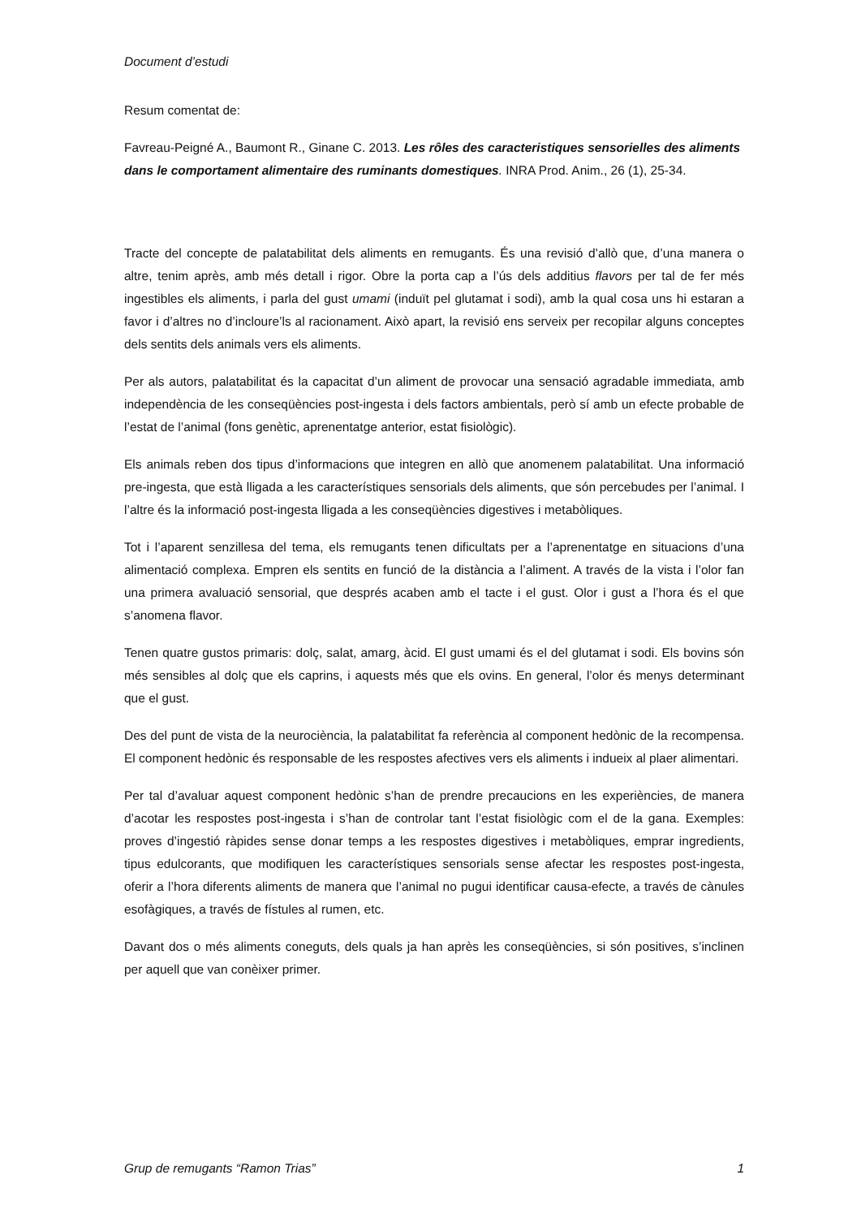Document d’estudi
Resum comentat de:
Favreau-Peigné A., Baumont R., Ginane C. 2013. Les rôles des caracteristiques sensorielles des aliments dans le comportament alimentaire des ruminants domestiques. INRA Prod. Anim., 26 (1), 25-34.
Tracte del concepte de palatabilitat dels aliments en remugants. És una revisió d’allò que, d’una manera o altre, tenim après, amb més detall i rigor. Obre la porta cap a l’ús dels additius flavors per tal de fer més ingestibles els aliments, i parla del gust umami (induït pel glutamat i sodi), amb la qual cosa uns hi estaran a favor i d’altres no d’incloure’ls al racionament. Això apart, la revisió ens serveix per recopilar alguns conceptes dels sentits dels animals vers els aliments.
Per als autors, palatabilitat és la capacitat d’un aliment de provocar una sensació agradable immediata, amb independència de les conseqüències post-ingesta i dels factors ambientals, però sí amb un efecte probable de l’estat de l’animal (fons genètic, aprenentatge anterior, estat fisiològic).
Els animals reben dos tipus d’informacions que integren en allò que anomenem palatabilitat. Una informació pre-ingesta, que està lligada a les característiques sensorials dels aliments, que són percebudes per l’animal. I l’altre és la informació post-ingesta lligada a les conseqüències digestives i metabòliques.
Tot i l’aparent senzillesa del tema, els remugants tenen dificultats per a l’aprenentatge en situacions d’una alimentació complexa. Empren els sentits en funció de la distància a l’aliment. A través de la vista i l’olor fan una primera avaluació sensorial, que després acaben amb el tacte i el gust. Olor i gust a l’hora és el que s’anomena flavor.
Tenen quatre gustos primaris: dolç, salat, amarg, àcid. El gust umami és el del glutamat i sodi. Els bovins són més sensibles al dolç que els caprins, i aquests més que els ovins. En general, l’olor és menys determinant que el gust.
Des del punt de vista de la neurociència, la palatabilitat fa referència al component hedònic de la recompensa. El component hedònic és responsable de les respostes afectives vers els aliments i indueix al plaer alimentari.
Per tal d’avaluar aquest component hedònic s’han de prendre precaucions en les experiències, de manera d’acotar les respostes post-ingesta i s’han de controlar tant l’estat fisiològic com el de la gana. Exemples: proves d’ingestió ràpides sense donar temps a les respostes digestives i metabòliques, emprar ingredients, tipus edulcorants, que modifiquen les característiques sensorials sense afectar les respostes post-ingesta, oferir a l’hora diferents aliments de manera que l’animal no pugui identificar causa-efecte, a través de cànules esofàgiques, a través de fístules al rumen, etc.
Davant dos o més aliments coneguts, dels quals ja han après les conseqüències, si són positives, s’inclinen per aquell que van conèixer primer.
Grup de remugants “Ramon Trias” 1